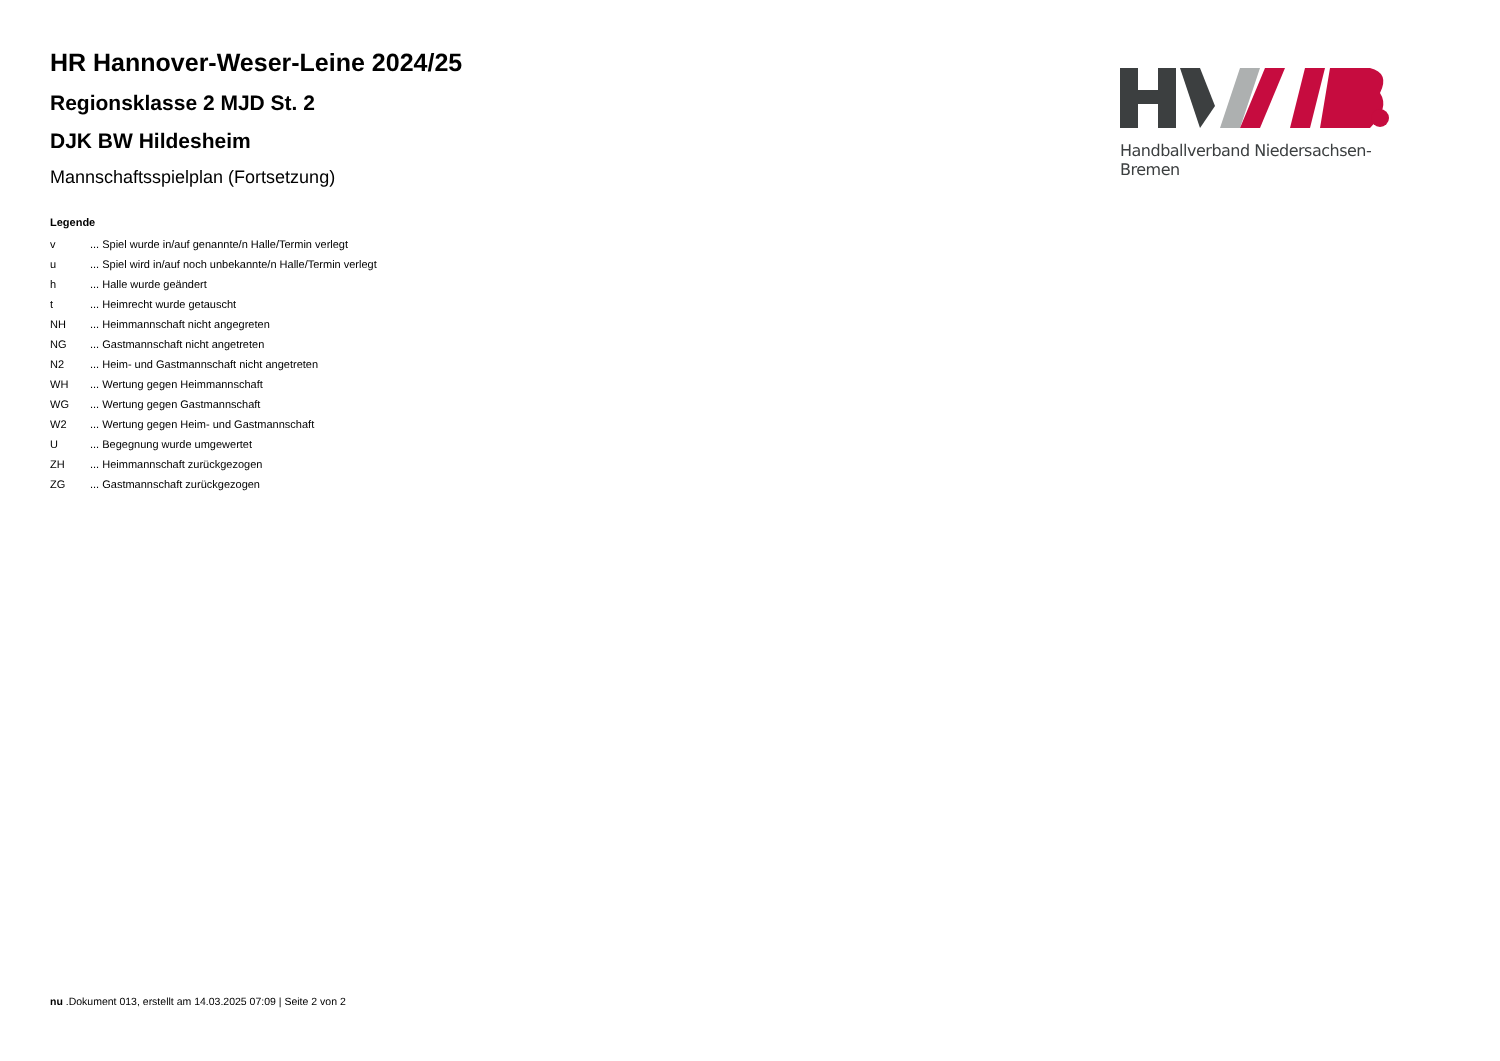HR Hannover-Weser-Leine 2024/25
Regionsklasse 2 MJD St. 2
DJK BW Hildesheim
Mannschaftsspielplan (Fortsetzung)
Legende
| v | ... Spiel wurde in/auf genannte/n Halle/Termin verlegt |
| u | ... Spiel wird in/auf noch unbekannte/n Halle/Termin verlegt |
| h | ... Halle wurde geändert |
| t | ... Heimrecht wurde getauscht |
| NH | ... Heimmannschaft nicht angegreten |
| NG | ... Gastmannschaft nicht angetreten |
| N2 | ... Heim- und Gastmannschaft nicht angetreten |
| WH | ... Wertung gegen Heimmannschaft |
| WG | ... Wertung gegen Gastmannschaft |
| W2 | ... Wertung gegen Heim- und Gastmannschaft |
| U | ... Begegnung wurde umgewertet |
| ZH | ... Heimmannschaft zurückgezogen |
| ZG | ... Gastmannschaft zurückgezogen |
Handballverband Niedersachsen-Bremen
nu .Dokument 013, erstellt am 14.03.2025 07:09 | Seite 2 von 2